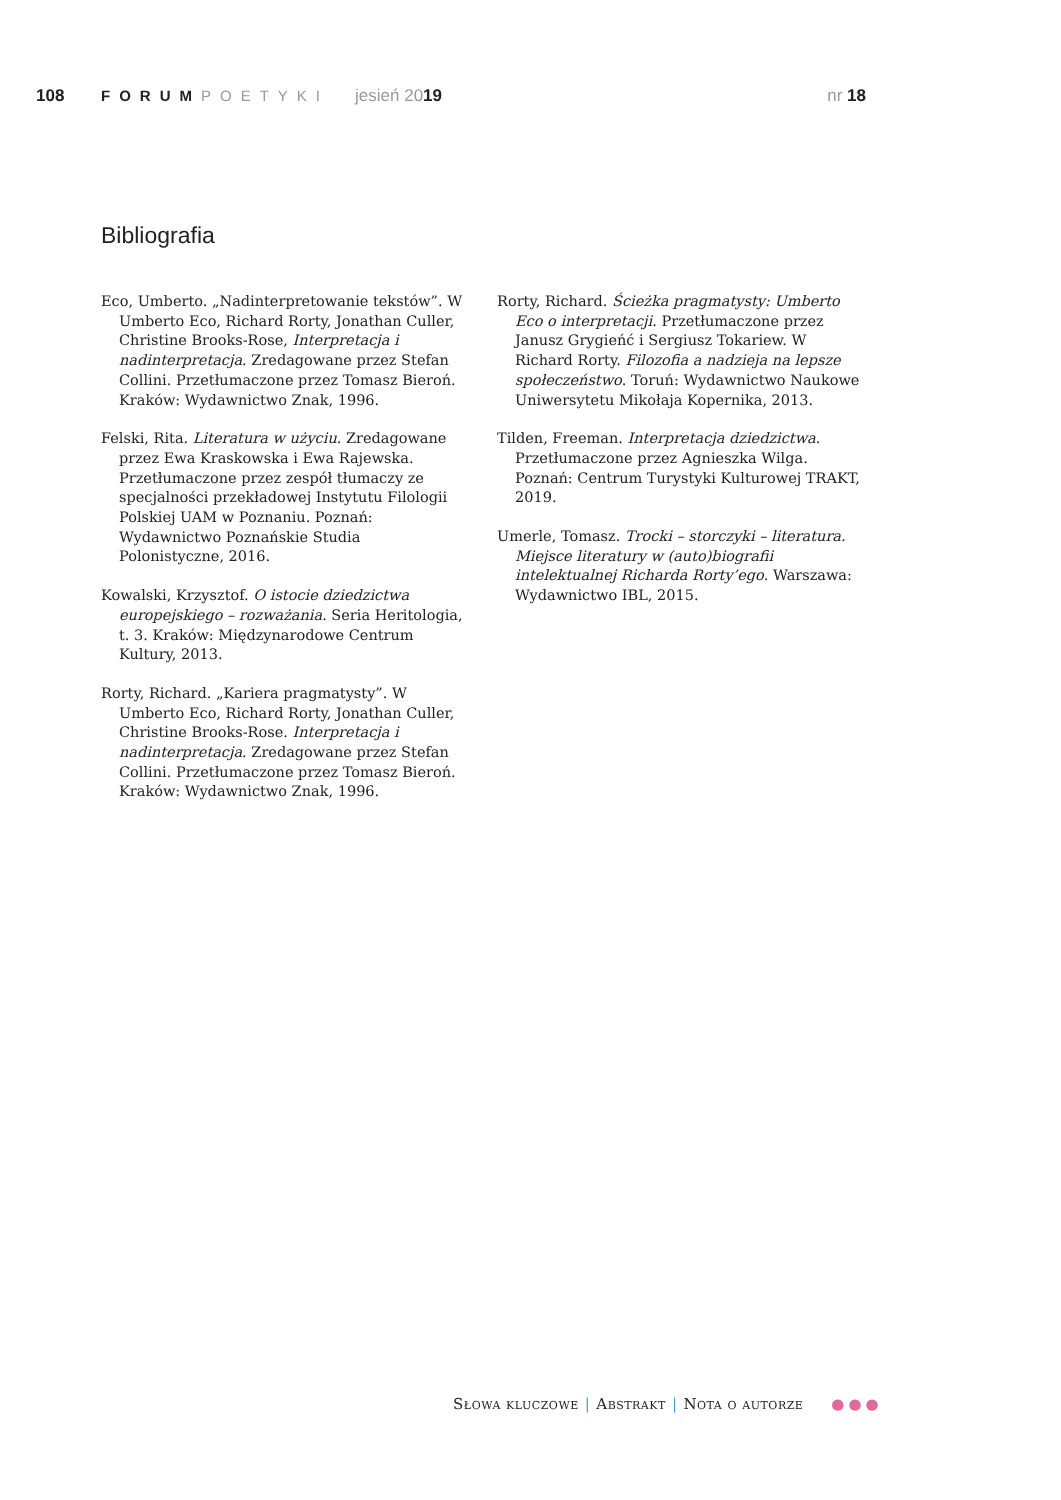108 FORUMPOETYKI jesień 2019 nr 18
Bibliografia
Eco, Umberto. „Nadinterpretowanie tekstów”. W Umberto Eco, Richard Rorty, Jonathan Culler, Christine Brooks-Rose, Interpretacja i nadinterpretacja. Zredagowane przez Stefan Collini. Przetłumaczone przez Tomasz Bieroń. Kraków: Wydawnictwo Znak, 1996.
Felski, Rita. Literatura w użyciu. Zredagowane przez Ewa Kraskowska i Ewa Rajewska. Przetłumaczone przez zespół tłumaczy ze specjalności przekładowej Instytutu Filologii Polskiej UAM w Poznaniu. Poznań: Wydawnictwo Poznańskie Studia Polonistyczne, 2016.
Kowalski, Krzysztof. O istocie dziedzictwa europejskiego – rozważania. Seria Heritologia, t. 3. Kraków: Międzynarodowe Centrum Kultury, 2013.
Rorty, Richard. „Kariera pragmatysty”. W Umberto Eco, Richard Rorty, Jonathan Culler, Christine Brooks-Rose. Interpretacja i nadinterpretacja. Zredagowane przez Stefan Collini. Przetłumaczone przez Tomasz Bieroń. Kraków: Wydawnictwo Znak, 1996.
Rorty, Richard. Ścieżka pragmatysty: Umberto Eco o interpretacji. Przetłumaczone przez Janusz Grygieńć i Sergiusz Tokariew. W Richard Rorty. Filozofia a nadzieja na lepsze społeczeństwo. Toruń: Wydawnictwo Naukowe Uniwersytetu Mikołaja Kopernika, 2013.
Tilden, Freeman. Interpretacja dziedzictwa. Przetłumaczone przez Agnieszka Wilga. Poznań: Centrum Turystyki Kulturowej TRAKT, 2019.
Umerle, Tomasz. Trocki – storczyki – literatura. Miejsce literatury w (auto)biografii intelektualnej Richarda Rorty’ego. Warszawa: Wydawnictwo IBL, 2015.
Słowa kluczowe | Abstrakt | Nota o autorze ●●●